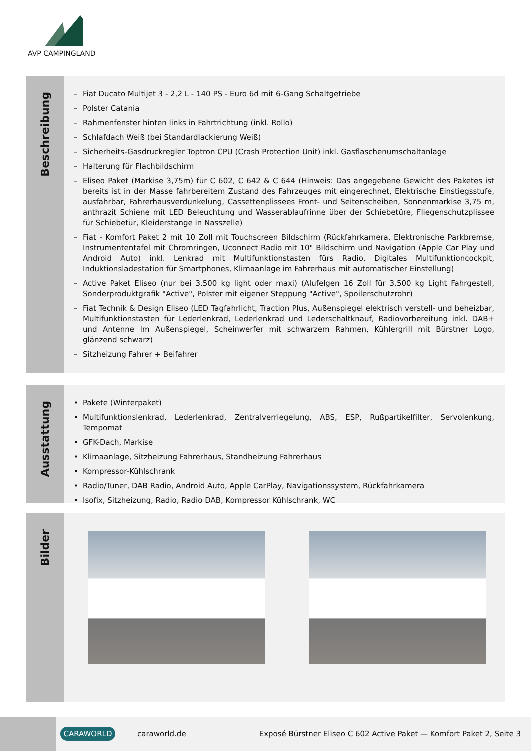AVP CAMPINGLAND
Beschreibung
– Fiat Ducato Multijet 3 - 2,2 L - 140 PS - Euro 6d mit 6-Gang Schaltgetriebe
– Polster Catania
– Rahmenfenster hinten links in Fahrtrichtung (inkl. Rollo)
– Schlafdach Weiß (bei Standardlackierung Weiß)
– Sicherheits-Gasdruckregler Toptron CPU (Crash Protection Unit) inkl. Gasflaschenumschaltanlage
– Halterung für Flachbildschirm
– Eliseo Paket (Markise 3,75m) für C 602, C 642 & C 644 (Hinweis: Das angegebene Gewicht des Paketes ist bereits ist in der Masse fahrbereitem Zustand des Fahrzeuges mit eingerechnet, Elektrische Einstiegsstufe, ausfahrbar, Fahrerhausverdunkelung, Cassettenplissees Front- und Seitenscheiben, Sonnenmarkise 3,75 m, anthrazit Schiene mit LED Beleuchtung und Wasserablaufrinne über der Schiebetüre, Fliegenschutzplissee für Schiebetür, Kleiderstange in Nasszelle)
– Fiat - Komfort Paket 2 mit 10 Zoll mit Touchscreen Bildschirm (Rückfahrkamera, Elektronische Parkbremse, Instrumententafel mit Chromringen, Uconnect Radio mit 10" Bildschirm und Navigation (Apple Car Play und Android Auto) inkl. Lenkrad mit Multifunktionstasten fürs Radio, Digitales Multifunktioncockpit, Induktionsladestation für Smartphones, Klimaanlage im Fahrerhaus mit automatischer Einstellung)
– Active Paket Eliseo (nur bei 3.500 kg light oder maxi) (Alufelgen 16 Zoll für 3.500 kg Light Fahrgestell, Sonderproduktgrafik "Active", Polster mit eigener Steppung "Active", Spoilerschutzrohr)
– Fiat Technik & Design Eliseo (LED Tagfahrlicht, Traction Plus, Außenspiegel elektrisch verstell- und beheizbar, Multifunktionstasten für Lederlenkrad, Lederlenkrad und Lederschaltknauf, Radiovorbereitung inkl. DAB+ und Antenne Im Außenspiegel, Scheinwerfer mit schwarzem Rahmen, Kühlergrill mit Bürstner Logo, glänzend schwarz)
– Sitzheizung Fahrer + Beifahrer
Ausstattung
• Pakete (Winterpaket)
• Multifunktionslenkrad, Lederlenkrad, Zentralverriegelung, ABS, ESP, Rußpartikelfilter, Servolenkung, Tempomat
• GFK-Dach, Markise
• Klimaanlage, Sitzheizung Fahrerhaus, Standheizung Fahrerhaus
• Kompressor-Kühlschrank
• Radio/Tuner, DAB Radio, Android Auto, Apple CarPlay, Navigationssystem, Rückfahrkamera
• Isofix, Sitzheizung, Radio, Radio DAB, Kompressor Kühlschrank, WC
Bilder
CARAWORLD
caraworld.de
Exposé Bürstner Eliseo C 602 Active Paket — Komfort Paket 2, Seite 3